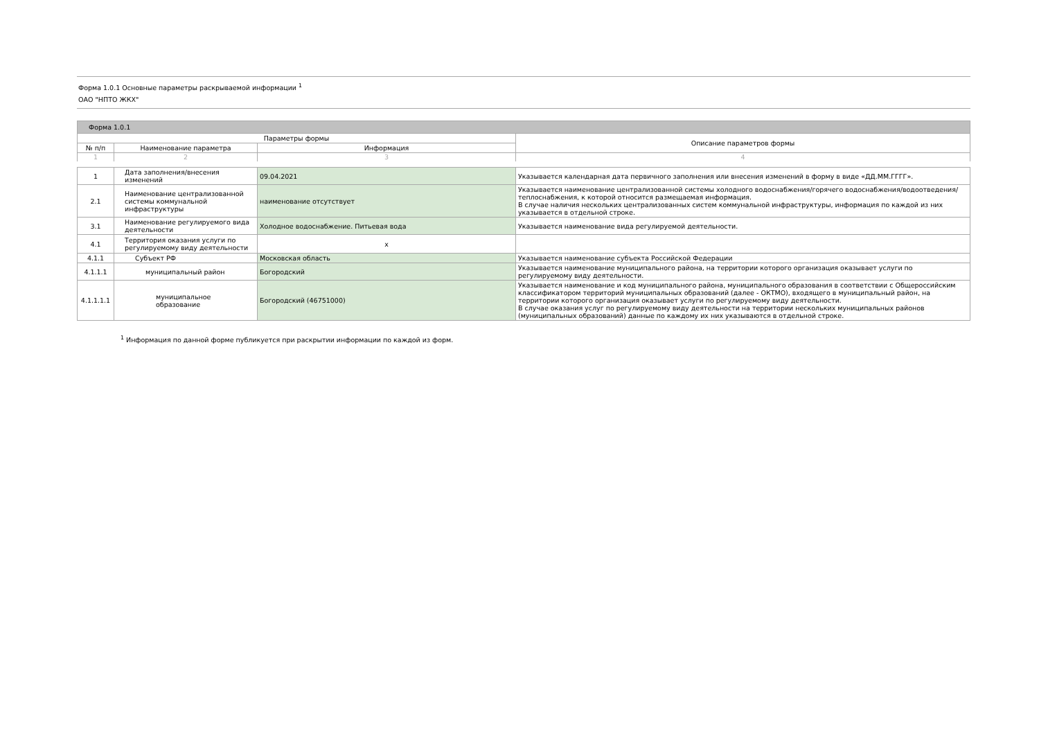Форма 1.0.1 Основные параметры раскрываемой информации <sup>1</sup>
ОАО "НПТО ЖКХ"
| Форма 1.0.1 | | | |
| Параметры формы | | | Описание параметров формы |
| № п/п | Наименование параметра | Информация | |
| 1 | 2 | 3 | 4 |
| 1 | Дата заполнения/внесения изменений | 09.04.2021 | Указывается календарная дата первичного заполнения или внесения изменений в форму в виде «ДД.ММ.ГГГГ». |
| 2.1 | Наименование централизованной системы коммунальной инфраструктуры | наименование отсутствует | Указывается наименование централизованной системы холодного водоснабжения/горячего водоснабжения/водоотведения/теплоснабжения, к которой относится размещаемая информация. В случае наличия нескольких централизованных систем коммунальной инфраструктуры, информация по каждой из них указывается в отдельной строке. |
| 3.1 | Наименование регулируемого вида деятельности | Холодное водоснабжение. Питьевая вода | Указывается наименование вида регулируемой деятельности. |
| 4.1 | Территория оказания услуги по регулируемому виду деятельности | x | |
| 4.1.1 | Субъект РФ | Московская область | Указывается наименование субъекта Российской Федерации |
| 4.1.1.1 | муниципальный район | Богородский | Указывается наименование муниципального района, на территории которого организация оказывает услуги по регулируемому виду деятельности. |
| 4.1.1.1.1 | муниципальное образование | Богородский (46751000) | Указывается наименование и код муниципального района, муниципального образования в соответствии с Общероссийским классификатором территорий муниципальных образований (далее - ОКТМО), входящего в муниципальный район, на территории которого организация оказывает услуги по регулируемому виду деятельности. В случае оказания услуг по регулируемому виду деятельности на территории нескольких муниципальных районов (муниципальных образований) данные по каждому их них указываются в отдельной строке. |
<sup>1</sup> Информация по данной форме публикуется при раскрытии информации по каждой из форм.